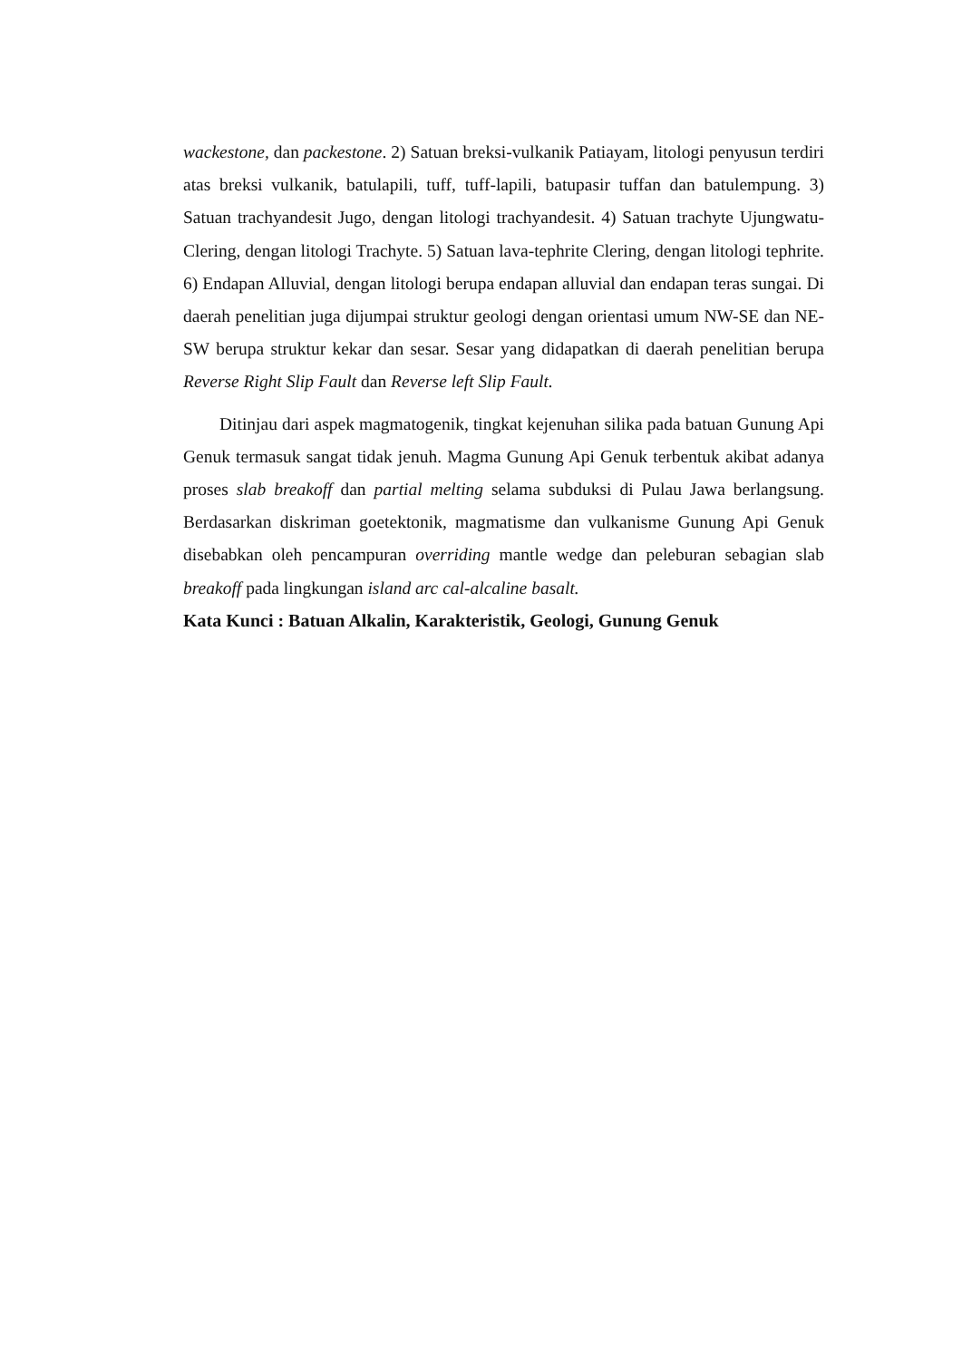wackestone, dan packestone. 2) Satuan breksi-vulkanik Patiayam, litologi penyusun terdiri atas breksi vulkanik, batulapili, tuff, tuff-lapili, batupasir tuffan dan batulempung. 3) Satuan trachyandesit Jugo, dengan litologi trachyandesit. 4) Satuan trachyte Ujungwatu-Clering, dengan litologi Trachyte. 5) Satuan lava-tephrite Clering, dengan litologi tephrite. 6) Endapan Alluvial, dengan litologi berupa endapan alluvial dan endapan teras sungai. Di daerah penelitian juga dijumpai struktur geologi dengan orientasi umum NW-SE dan NE-SW berupa struktur kekar dan sesar. Sesar yang didapatkan di daerah penelitian berupa Reverse Right Slip Fault dan Reverse left Slip Fault.
Ditinjau dari aspek magmatogenik, tingkat kejenuhan silika pada batuan Gunung Api Genuk termasuk sangat tidak jenuh. Magma Gunung Api Genuk terbentuk akibat adanya proses slab breakoff dan partial melting selama subduksi di Pulau Jawa berlangsung. Berdasarkan diskriman goetektonik, magmatisme dan vulkanisme Gunung Api Genuk disebabkan oleh pencampuran overriding mantle wedge dan peleburan sebagian slab breakoff pada lingkungan island arc cal-alcaline basalt.
Kata Kunci : Batuan Alkalin, Karakteristik, Geologi, Gunung Genuk